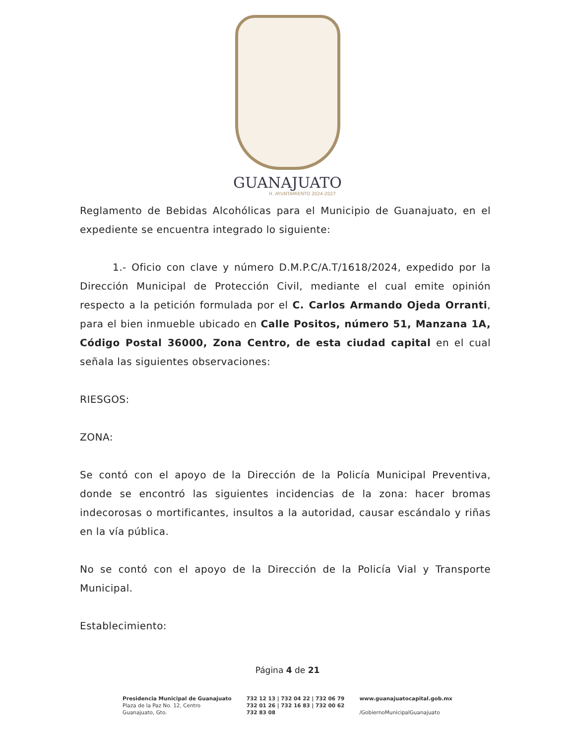GUANAJUATO
H. AYUNTAMIENTO 2024-2027
Reglamento de Bebidas Alcohólicas para el Municipio de Guanajuato, en el expediente se encuentra integrado lo siguiente:
1.- Oficio con clave y número D.M.P.C/A.T/1618/2024, expedido por la Dirección Municipal de Protección Civil, mediante el cual emite opinión respecto a la petición formulada por el C. Carlos Armando Ojeda Orranti, para el bien inmueble ubicado en Calle Positos, número 51, Manzana 1A, Código Postal 36000, Zona Centro, de esta ciudad capital en el cual señala las siguientes observaciones:
RIESGOS:
ZONA:
Se contó con el apoyo de la Dirección de la Policía Municipal Preventiva, donde se encontró las siguientes incidencias de la zona: hacer bromas indecorosas o mortificantes, insultos a la autoridad, causar escándalo y riñas en la vía pública.
No se contó con el apoyo de la Dirección de la Policía Vial y Transporte Municipal.
Establecimiento:
Página 4 de 21
Presidencia Municipal de Guanajuato
Plaza de la Paz No. 12, Centro
Guanajuato, Gto.
732 12 13 | 732 04 22 | 732 06 79
732 01 26 | 732 16 83 | 732 00 62
732 83 08
www.guanajuatocapital.gob.mx
/GobiernoMunicipalGuanajuato